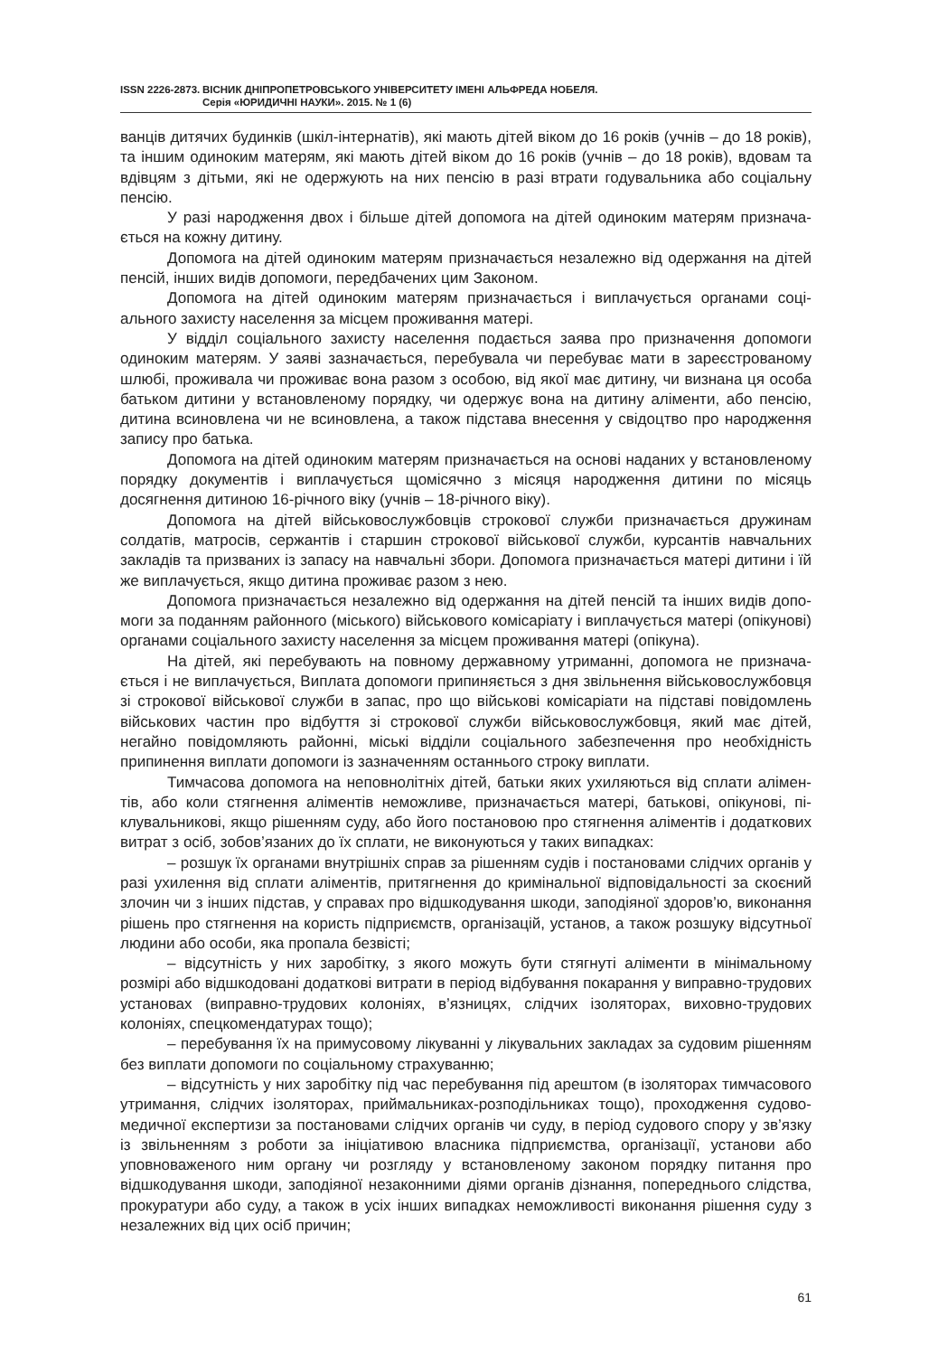ISSN 2226-2873.
ВІСНИК ДНІПРОПЕТРОВСЬКОГО УНІВЕРСИТЕТУ ІМЕНІ АЛЬФРЕДА НОБЕЛЯ.
Серія «ЮРИДИЧНІ НАУКИ». 2015. № 1 (6)
ванців дитячих будинків (шкіл-інтернатів), які мають дітей віком до 16 років (учнів – до 18 років), та іншим одиноким матерям, які мають дітей віком до 16 років (учнів – до 18 років), вдовам та вдівцям з дітьми, які не одержують на них пенсію в разі втрати годувальника або соціальну пенсію.
У разі народження двох і більше дітей допомога на дітей одиноким матерям признача­ється на кожну дитину.
Допомога на дітей одиноким матерям призначається незалежно від одержання на ді­тей пенсій, інших видів допомоги, передбачених цим Законом.
Допомога на дітей одиноким матерям призначається і виплачується органами соці­ального захисту населення за місцем проживання матері.
У відділ соціального захисту населення подається заява про призначення допомоги одиноким матерям. У заяві зазначається, перебувала чи перебуває мати в зареєстрованому шлюбі, проживала чи проживає вона разом з особою, від якої має дитину, чи визнана ця особа батьком дитини у встановленому порядку, чи одержує вона на дитину аліменти, або пенсію, дитина всиновлена чи не всиновлена, а також підстава внесення у свідоцтво про народження запису про батька.
Допомога на дітей одиноким матерям призначається на основі наданих у встановле­ному порядку документів і виплачується щомісячно з місяця народження дитини по місяць досягнення дитиною 16-річного віку (учнів – 18-річного віку).
Допомога на дітей військовослужбовців строкової служби призначається дружинам солдатів, матросів, сержантів і старшин строкової військової служби, курсантів навчальних закладів та призваних із запасу на навчальні збори. Допомога призначається матері дитини і їй же виплачується, якщо дитина проживає разом з нею.
Допомога призначається незалежно від одержання на дітей пенсій та інших видів допо­моги за поданням районного (міського) військового комісаріату і виплачується матері (опіку­нові) органами соціального захисту населення за місцем проживання матері (опікуна).
На дітей, які перебувають на повному державному утриманні, допомога не признача­ється і не виплачується, Виплата допомоги припиняється з дня звільнення військовослуж­бовця зі строкової військової служби в запас, про що військові комісаріати на підставі пові­домлень військових частин про відбуття зі строкової служби військовослужбовця, який має дітей, негайно повідомляють районні, міські відділи соціального забезпечення про необ­хідність припинення виплати допомоги із зазначенням останнього строку виплати.
Тимчасова допомога на неповнолітніх дітей, батьки яких ухиляються від сплати алімен­тів, або коли стягнення аліментів неможливе, призначається матері, батькові, опікунові, пі­клувальникові, якщо рішенням суду, або його постановою про стягнення аліментів і додат­кових витрат з осіб, зобов’язаних до їх сплати, не виконуються у таких випадках:
– розшук їх органами внутрішніх справ за рішенням судів і постановами слідчих ор­ганів у разі ухилення від сплати аліментів, притягнення до кримінальної відповідальнос­ті за скоєний злочин чи з інших підстав, у справах про відшкодування шкоди, заподіяної здоров’ю, виконання рішень про стягнення на користь підприємств, організацій, установ, а також розшуку відсутньої людини або особи, яка пропала безвісті;
– відсутність у них заробітку, з якого можуть бути стягнуті аліменти в мінімальному розмірі або відшкодовані додаткові витрати в період відбування покарання у виправно-трудових установах (виправно-трудових колоніях, в’язницях, слідчих ізоляторах, виховно-трудових колоніях, спецкомендатурах тощо);
– перебування їх на примусовому лікуванні у лікувальних закладах за судовим рішен­ням без виплати допомоги по соціальному страхуванню;
– відсутність у них заробітку під час перебування під арештом (в ізоляторах тимча­сового утримання, слідчих ізоляторах, приймальниках-розподільниках тощо), проходжен­ня судово-медичної експертизи за постановами слідчих органів чи суду, в період судового спору у зв’язку із звільненням з роботи за ініціативою власника підприємства, організації, установи або уповноваженого ним органу чи розгляду у встановленому законом порядку питання про відшкодування шкоди, заподіяної незаконними діями органів дізнання, попе­реднього слідства, прокуратури або суду, а також в усіх інших випадках неможливості вико­нання рішення суду з незалежних від цих осіб причин;
61